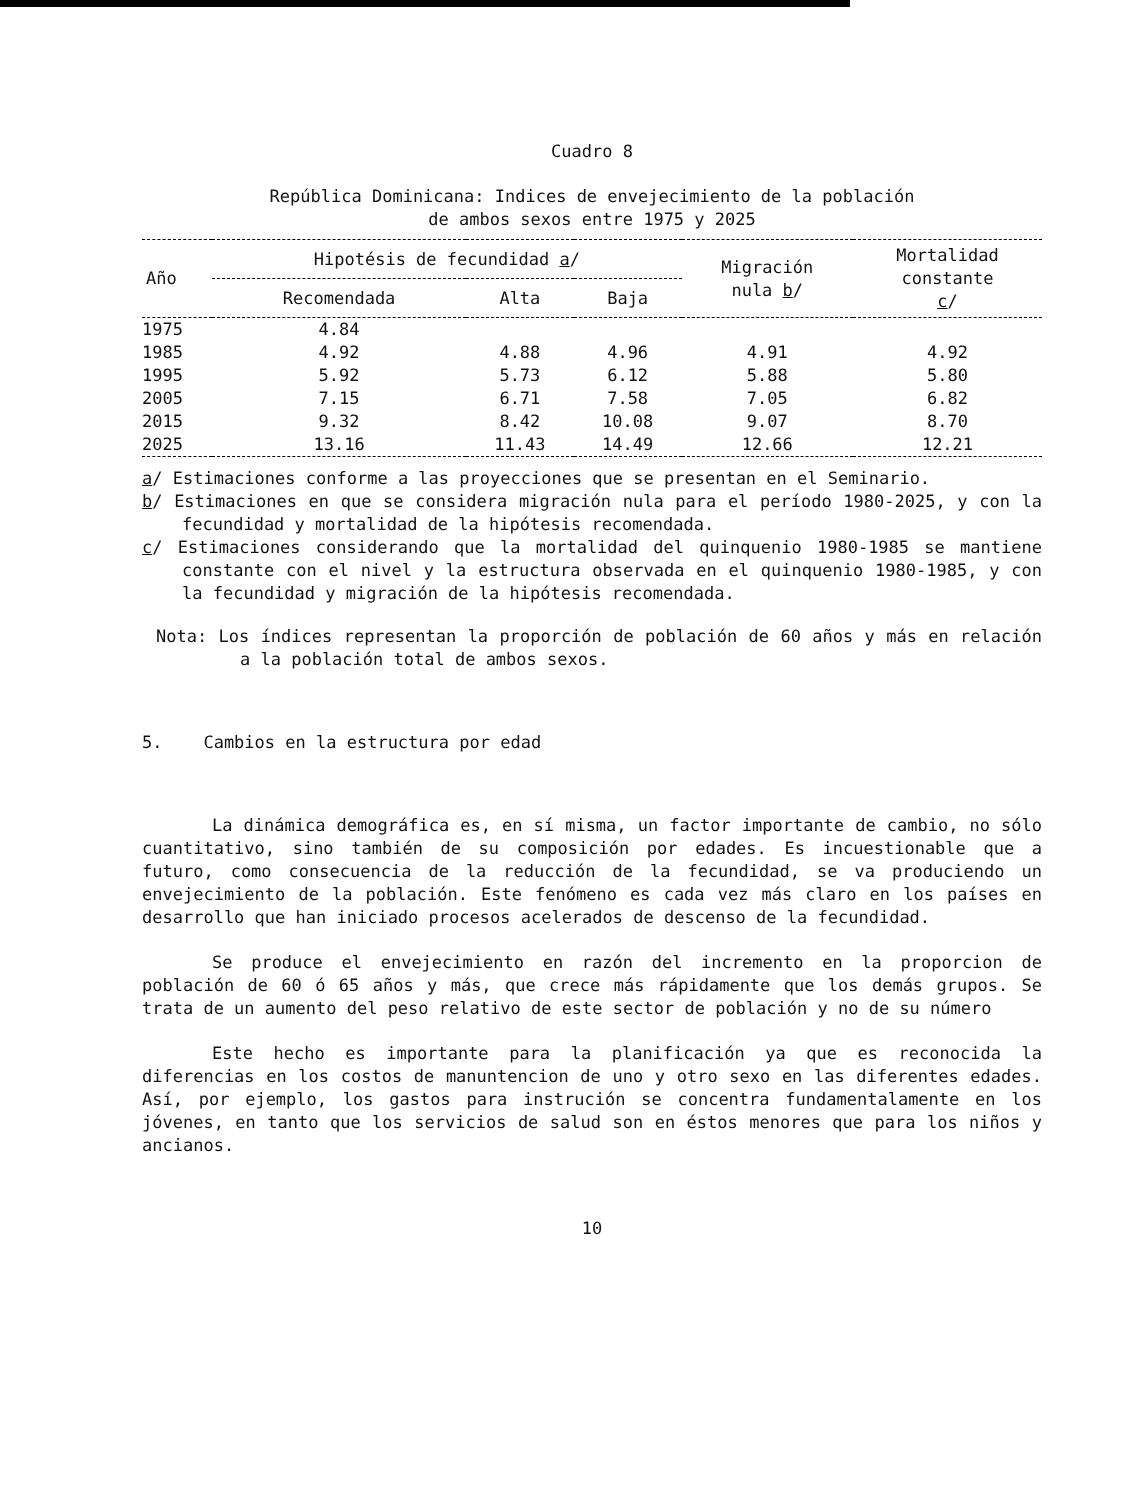Cuadro 8
República Dominicana: Indices de envejecimiento de la población
de ambos sexos entre 1975 y 2025
| Año | Hipotésis de fecundidad a / | | | Migración nula b / | Mortalidad constante c / |
| --- | --- | --- | --- | --- | --- |
| | Recomendada | Alta | Baja | | |
| 1975 | 4.84 | | | | |
| 1985 | 4.92 | 4.88 | 4.96 | 4.91 | 4.92 |
| 1995 | 5.92 | 5.73 | 6.12 | 5.88 | 5.80 |
| 2005 | 7.15 | 6.71 | 7.58 | 7.05 | 6.82 |
| 2015 | 9.32 | 8.42 | 10.08 | 9.07 | 8.70 |
| 2025 | 13.16 | 11.43 | 14.49 | 12.66 | 12.21 |
a/ Estimaciones conforme a las proyecciones que se presentan en el Seminario.
b/ Estimaciones en que se considera migración nula para el período 1980-2025, y con la fecundidad y mortalidad de la hipótesis recomendada.
c/ Estimaciones considerando que la mortalidad del quinquenio 1980-1985 se mantiene constante con el nivel y la estructura observada en el quinquenio 1980-1985, y con la fecundidad y migración de la hipótesis recomendada.
Nota: Los índices representan la proporción de población de 60 años y más en relación a la población total de ambos sexos.
5. Cambios en la estructura por edad
La dinámica demográfica es, en sí misma, un factor importante de cambio, no sólo cuantitativo, sino también de su composición por edades. Es incuestionable que a futuro, como consecuencia de la reducción de la fecundidad, se va produciendo un envejecimiento de la población. Este fenómeno es cada vez más claro en los países en desarrollo que han iniciado procesos acelerados de descenso de la fecundidad.
Se produce el envejecimiento en razón del incremento en la proporcion de población de 60 ó 65 años y más, que crece más rápidamente que los demás grupos. Se trata de un aumento del peso relativo de este sector de población y no de su número
Este hecho es importante para la planificación ya que es reconocida la diferencias en los costos de manuntencion de uno y otro sexo en las diferentes edades. Así, por ejemplo, los gastos para instrución se concentra fundamentalamente en los jóvenes, en tanto que los servicios de salud son en éstos menores que para los niños y ancianos.
10